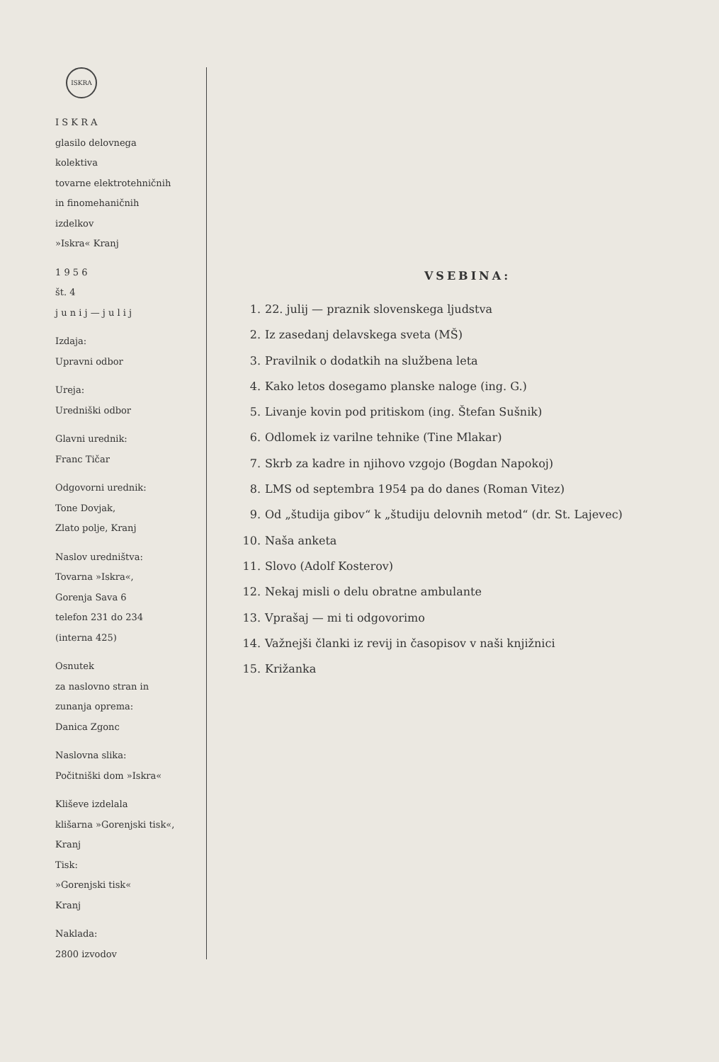ISKRA
I S K R A
glasilo delovnega
kolektiva
tovarne elektrotehničnih
in finomehaničnih
izdelkov
»Iskra« Kranj
1 9 5 6
št. 4
j u n i j — j u l i j
Izdaja:
Upravni odbor
Ureja:
Uredniški odbor
Glavni urednik:
Franc Tičar
Odgovorni urednik:
Tone Dovjak,
Zlato polje, Kranj
Naslov uredništva:
Tovarna »Iskra«,
Gorenja Sava 6
telefon 231 do 234
(interna 425)
Osnutek
za naslovno stran in
zunanja oprema:
Danica Zgonc
Naslovna slika:
Počitniški dom »Iskra«
Kliševe izdelala
klišarna »Gorenjski tisk«,
Kranj
Tisk:
»Gorenjski tisk«
Kranj
Naklada:
2800 izvodov
VSEBINA:
1. 22. julij — praznik slovenskega ljudstva
2. Iz zasedanj delavskega sveta (MŠ)
3. Pravilnik o dodatkih na službena leta
4. Kako letos dosegamo planske naloge (ing. G.)
5. Livanje kovin pod pritiskom (ing. Štefan Sušnik)
6. Odlomek iz varilne tehnike (Tine Mlakar)
7. Skrb za kadre in njihovo vzgojo (Bogdan Napokoj)
8. LMS od septembra 1954 pa do danes (Roman Vitez)
9. Od „študija gibov“ k „študiju delovnih metod“ (dr. St. Lajevec)
10. Naša anketa
11. Slovo (Adolf Kosterov)
12. Nekaj misli o delu obratne ambulante
13. Vprašaj — mi ti odgovorimo
14. Važnejši članki iz revij in časopisov v naši knjižnici
15. Križanka